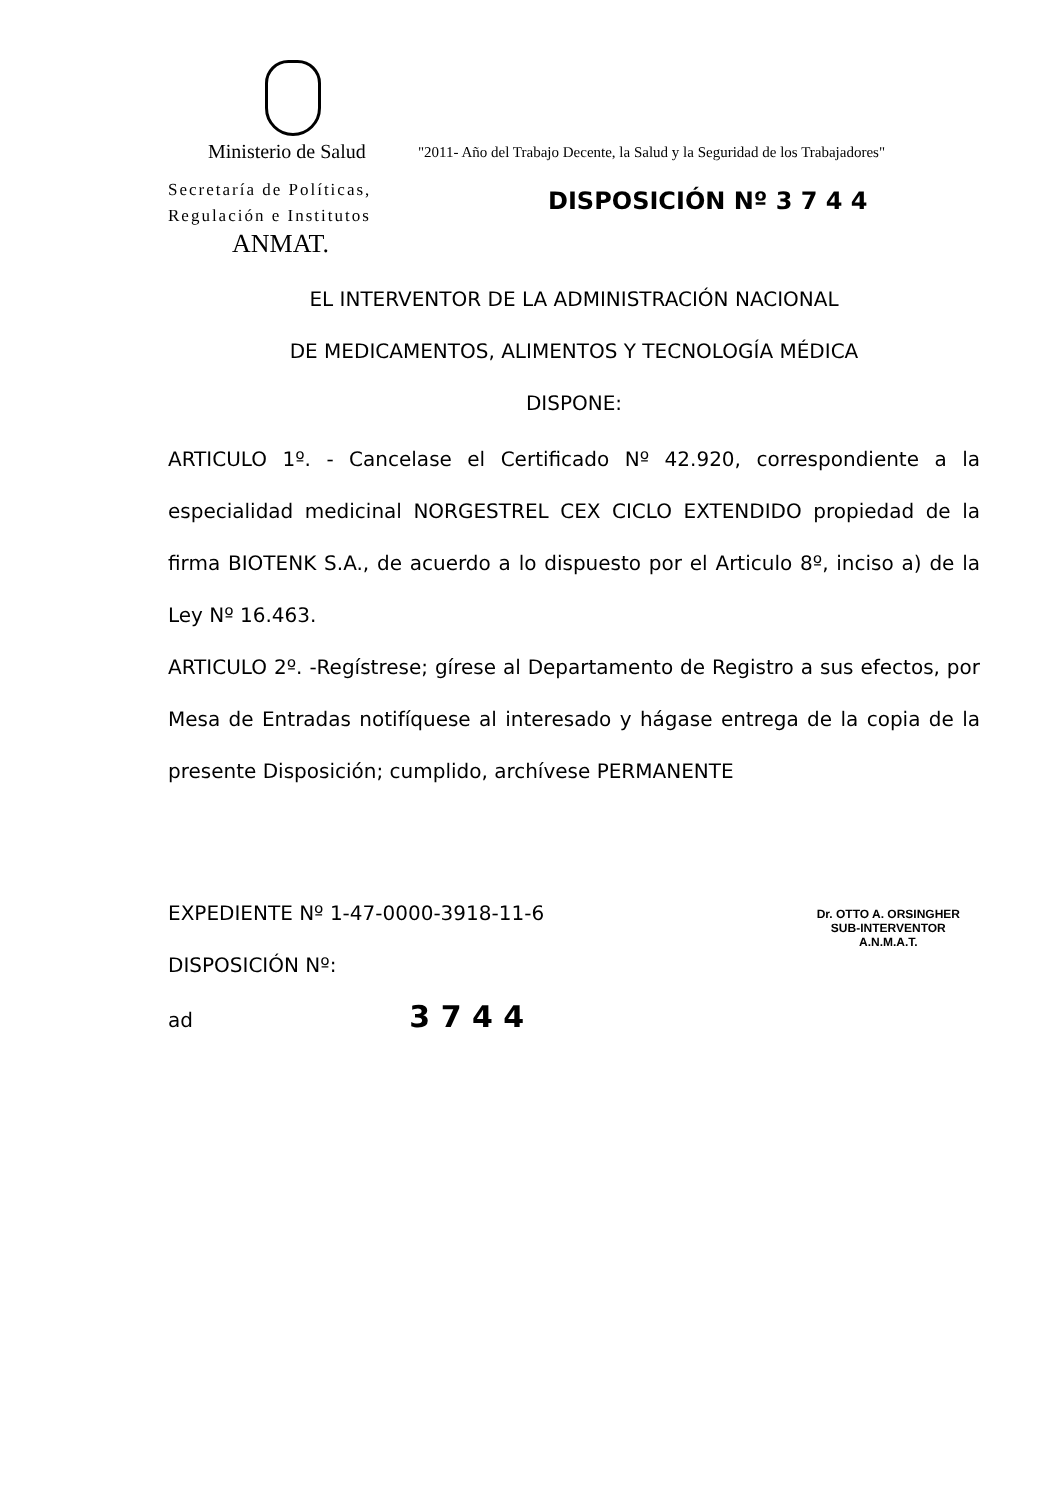Ministerio de Salud
"2011- Año del Trabajo Decente, la Salud y la Seguridad de los Trabajadores"
Secretaría de Políticas,
Regulación e Institutos
DISPOSICIÓN Nº 3 7 4 4
ANMAT.
EL INTERVENTOR DE LA ADMINISTRACIÓN NACIONAL
DE MEDICAMENTOS, ALIMENTOS Y TECNOLOGÍA MÉDICA
DISPONE:
ARTICULO 1º. - Cancelase el Certificado Nº 42.920, correspondiente a la especialidad medicinal NORGESTREL CEX CICLO EXTENDIDO propiedad de la firma BIOTENK S.A., de acuerdo a lo dispuesto por el Articulo 8º, inciso a) de la Ley Nº 16.463.
ARTICULO 2º. -Regístrese; gírese al Departamento de Registro a sus efectos, por Mesa de Entradas notifíquese al interesado y hágase entrega de la copia de la presente Disposición; cumplido, archívese PERMANENTE
EXPEDIENTE Nº 1-47-0000-3918-11-6
DISPOSICIÓN Nº:
ad 3 7 4 4
Dr. OTTO A. ORSINGHER
SUB-INTERVENTOR
A.N.M.A.T.